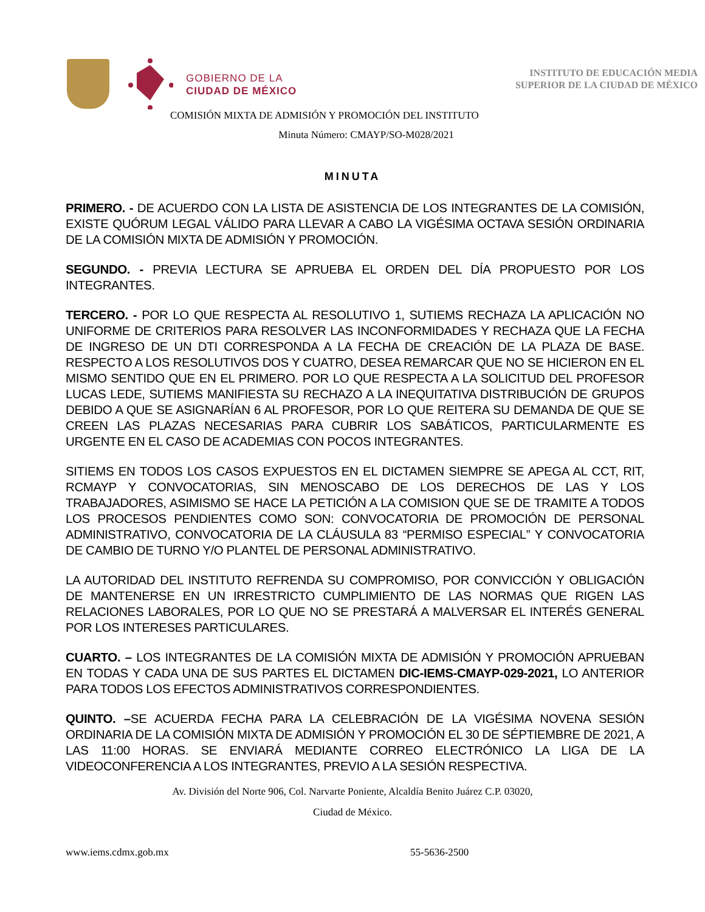GOBIERNO DE LA
CIUDAD DE MÉXICO
INSTITUTO DE EDUCACIÓN MEDIA
SUPERIOR DE LA CIUDAD DE MÉXICO
COMISIÓN MIXTA DE ADMISIÓN Y PROMOCIÓN DEL INSTITUTO
Minuta Número: CMAYP/SO-M028/2021
MINUTA
PRIMERO. - DE ACUERDO CON LA LISTA DE ASISTENCIA DE LOS INTEGRANTES DE LA COMISIÓN, EXISTE QUÓRUM LEGAL VÁLIDO PARA LLEVAR A CABO LA VIGÉSIMA OCTAVA SESIÓN ORDINARIA DE LA COMISIÓN MIXTA DE ADMISIÓN Y PROMOCIÓN.
SEGUNDO. - PREVIA LECTURA SE APRUEBA EL ORDEN DEL DÍA PROPUESTO POR LOS INTEGRANTES.
TERCERO. - POR LO QUE RESPECTA AL RESOLUTIVO 1, SUTIEMS RECHAZA LA APLICACIÓN NO UNIFORME DE CRITERIOS PARA RESOLVER LAS INCONFORMIDADES Y RECHAZA QUE LA FECHA DE INGRESO DE UN DTI CORRESPONDA A LA FECHA DE CREACIÓN DE LA PLAZA DE BASE. RESPECTO A LOS RESOLUTIVOS DOS Y CUATRO, DESEA REMARCAR QUE NO SE HICIERON EN EL MISMO SENTIDO QUE EN EL PRIMERO. POR LO QUE RESPECTA A LA SOLICITUD DEL PROFESOR LUCAS LEDE, SUTIEMS MANIFIESTA SU RECHAZO A LA INEQUITATIVA DISTRIBUCIÓN DE GRUPOS DEBIDO A QUE SE ASIGNARÍAN 6 AL PROFESOR, POR LO QUE REITERA SU DEMANDA DE QUE SE CREEN LAS PLAZAS NECESARIAS PARA CUBRIR LOS SABÁTICOS, PARTICULARMENTE ES URGENTE EN EL CASO DE ACADEMIAS CON POCOS INTEGRANTES.
SITIEMS EN TODOS LOS CASOS EXPUESTOS EN EL DICTAMEN SIEMPRE SE APEGA AL CCT, RIT, RCMAYP Y CONVOCATORIAS, SIN MENOSCABO DE LOS DERECHOS DE LAS Y LOS TRABAJADORES, ASIMISMO SE HACE LA PETICIÓN A LA COMISION QUE SE DE TRAMITE A TODOS LOS PROCESOS PENDIENTES COMO SON: CONVOCATORIA DE PROMOCIÓN DE PERSONAL ADMINISTRATIVO, CONVOCATORIA DE LA CLÁUSULA 83 “PERMISO ESPECIAL” Y CONVOCATORIA DE CAMBIO DE TURNO Y/O PLANTEL DE PERSONAL ADMINISTRATIVO.
LA AUTORIDAD DEL INSTITUTO REFRENDA SU COMPROMISO, POR CONVICCIÓN Y OBLIGACIÓN DE MANTENERSE EN UN IRRESTRICTO CUMPLIMIENTO DE LAS NORMAS QUE RIGEN LAS RELACIONES LABORALES, POR LO QUE NO SE PRESTARÁ A MALVERSAR EL INTERÉS GENERAL POR LOS INTERESES PARTICULARES.
CUARTO. – LOS INTEGRANTES DE LA COMISIÓN MIXTA DE ADMISIÓN Y PROMOCIÓN APRUEBAN EN TODAS Y CADA UNA DE SUS PARTES EL DICTAMEN DIC-IEMS-CMAYP-029-2021, LO ANTERIOR PARA TODOS LOS EFECTOS ADMINISTRATIVOS CORRESPONDIENTES.
QUINTO. –SE ACUERDA FECHA PARA LA CELEBRACIÓN DE LA VIGÉSIMA NOVENA SESIÓN ORDINARIA DE LA COMISIÓN MIXTA DE ADMISIÓN Y PROMOCIÓN EL 30 DE SÉPTIEMBRE DE 2021, A LAS 11:00 HORAS. SE ENVIARÁ MEDIANTE CORREO ELECTRÓNICO LA LIGA DE LA VIDEOCONFERENCIA A LOS INTEGRANTES, PREVIO A LA SESIÓN RESPECTIVA.
Av. División del Norte 906, Col. Narvarte Poniente, Alcaldía Benito Juárez C.P. 03020,
Ciudad de México.
www.iems.cdmx.gob.mx 55-5636-2500